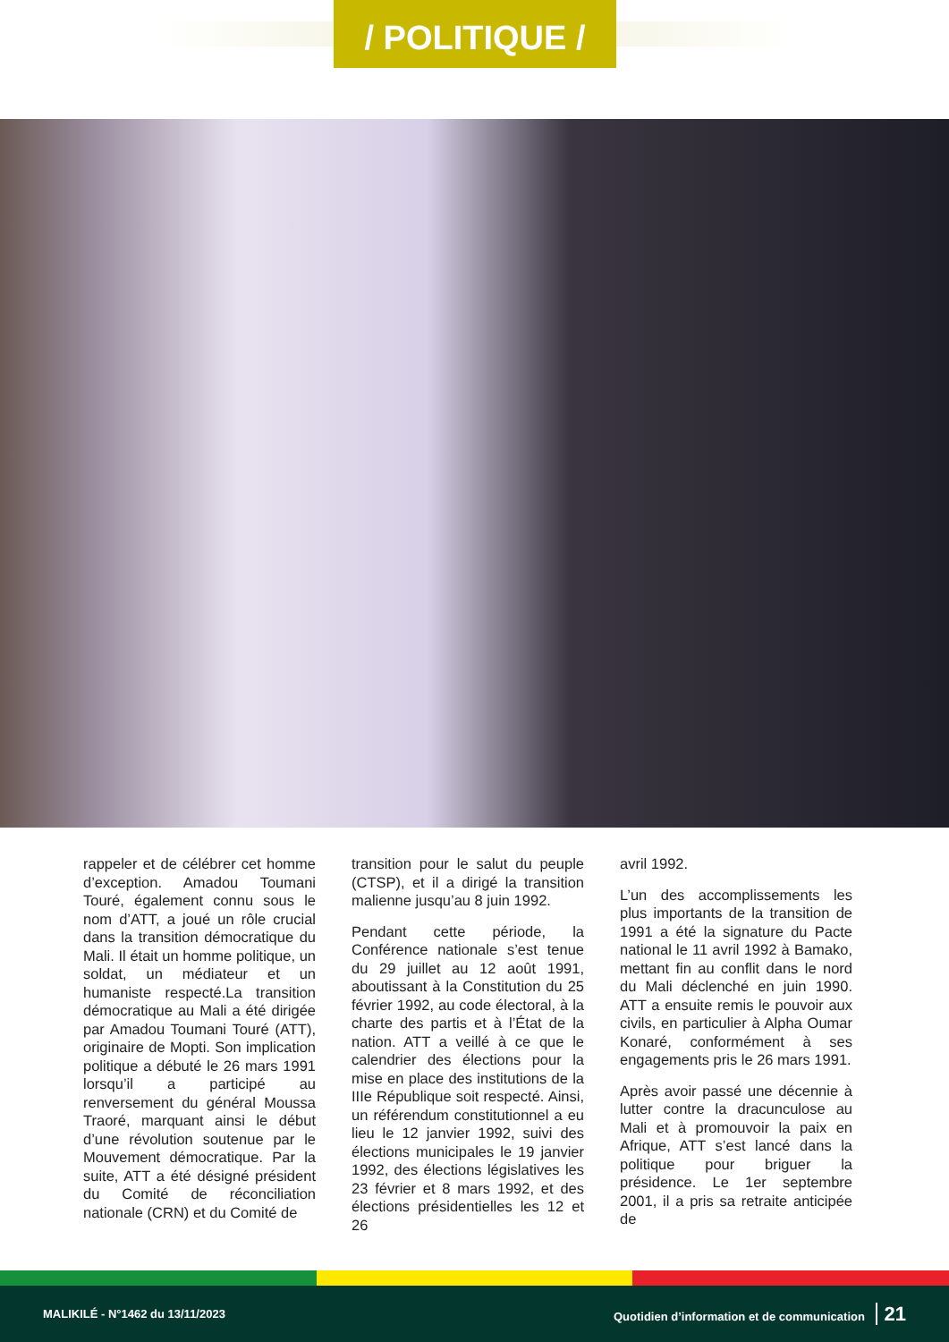/ POLITIQUE /
rappeler et de célébrer cet homme d’exception. Amadou Toumani Touré, également connu sous le nom d’ATT, a joué un rôle crucial dans la transition démocratique du Mali. Il était un homme politique, un soldat, un médiateur et un humaniste respecté.La transition démocratique au Mali a été dirigée par Amadou Toumani Touré (ATT), originaire de Mopti. Son implication politique a débuté le 26 mars 1991 lorsqu’il a participé au renversement du général Moussa Traoré, marquant ainsi le début d’une révolution soutenue par le Mouvement démocratique. Par la suite, ATT a été désigné président du Comité de réconciliation nationale (CRN) et du Comité de
transition pour le salut du peuple (CTSP), et il a dirigé la transition malienne jusqu’au 8 juin 1992.
Pendant cette période, la Conférence nationale s’est tenue du 29 juillet au 12 août 1991, aboutissant à la Constitution du 25 février 1992, au code électoral, à la charte des partis et à l’État de la nation. ATT a veillé à ce que le calendrier des élections pour la mise en place des institutions de la IIIe République soit respecté. Ainsi, un référendum constitutionnel a eu lieu le 12 janvier 1992, suivi des élections municipales le 19 janvier 1992, des élections législatives les 23 février et 8 mars 1992, et des élections présidentielles les 12 et 26
avril 1992.
L’un des accomplissements les plus importants de la transition de 1991 a été la signature du Pacte national le 11 avril 1992 à Bamako, mettant fin au conflit dans le nord du Mali déclenché en juin 1990. ATT a ensuite remis le pouvoir aux civils, en particulier à Alpha Oumar Konaré, conformément à ses engagements pris le 26 mars 1991.
Après avoir passé une décennie à lutter contre la dracunculose au Mali et à promouvoir la paix en Afrique, ATT s’est lancé dans la politique pour briguer la présidence. Le 1er septembre 2001, il a pris sa retraite anticipée de
MALIKILÉ - N°1462 du 13/11/2023 Quotidien d’information et de communication 21